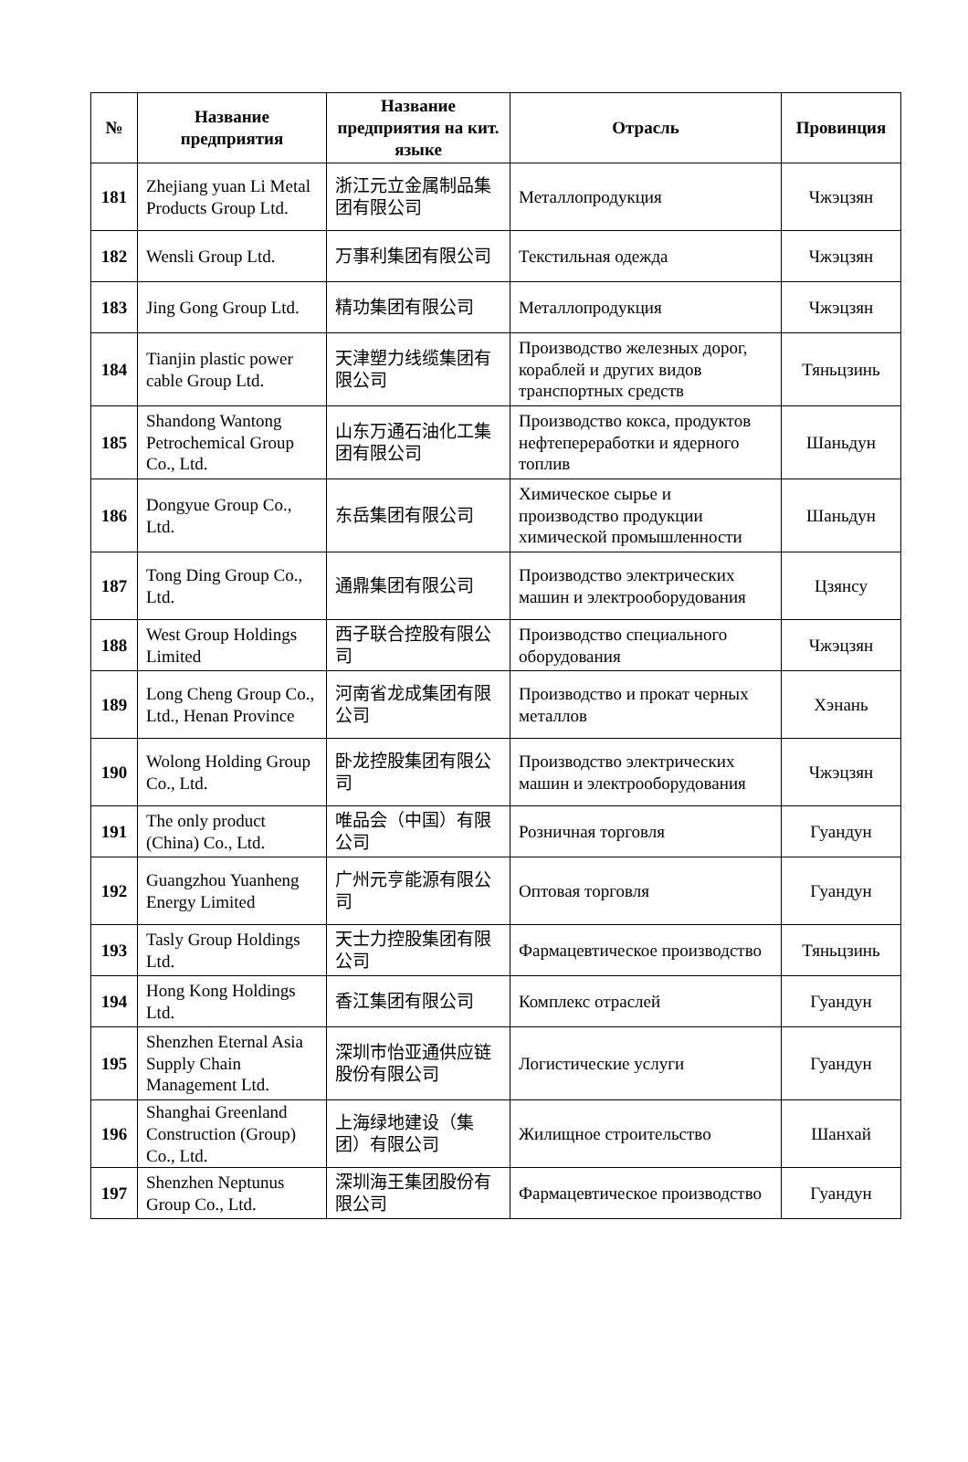| № | Название предприятия | Название предприятия на кит. языке | Отрасль | Провинция |
| --- | --- | --- | --- | --- |
| 181 | Zhejiang yuan Li Metal Products Group Ltd. | 浙江元立金属制品集团有限公司 | Металлопродукция | Чжэцзян |
| 182 | Wensli Group Ltd. | 万事利集团有限公司 | Текстильная одежда | Чжэцзян |
| 183 | Jing Gong Group Ltd. | 精功集团有限公司 | Металлопродукция | Чжэцзян |
| 184 | Tianjin plastic power cable Group Ltd. | 天津塑力线缆集团有限公司 | Производство железных дорог, кораблей и других видов транспортных средств | Тяньцзинь |
| 185 | Shandong Wantong Petrochemical Group Co., Ltd. | 山东万通石油化工集团有限公司 | Производство кокса, продуктов нефтепереработки и ядерного топлив | Шаньдун |
| 186 | Dongyue Group Co., Ltd. | 东岳集团有限公司 | Химическое сырье и производство продукции химической промышленности | Шаньдун |
| 187 | Tong Ding Group Co., Ltd. | 通鼎集团有限公司 | Производство электрических машин и электрооборудования | Цзянсу |
| 188 | West Group Holdings Limited | 西子联合控股有限公司 | Производство специального оборудования | Чжэцзян |
| 189 | Long Cheng Group Co., Ltd., Henan Province | 河南省龙成集团有限公司 | Производство и прокат черных металлов | Хэнань |
| 190 | Wolong Holding Group Co., Ltd. | 卧龙控股集团有限公司 | Производство электрических машин и электрооборудования | Чжэцзян |
| 191 | The only product (China) Co., Ltd. | 唯品会（中国）有限公司 | Розничная торговля | Гуандун |
| 192 | Guangzhou Yuanheng Energy Limited | 广州元亨能源有限公司 | Оптовая торговля | Гуандун |
| 193 | Tasly Group Holdings Ltd. | 天士力控股集团有限公司 | Фармацевтическое производство | Тяньцзинь |
| 194 | Hong Kong Holdings Ltd. | 香江集团有限公司 | Комплекс отраслей | Гуандун |
| 195 | Shenzhen Eternal Asia Supply Chain Management Ltd. | 深圳市怡亚通供应链股份有限公司 | Логистические услуги | Гуандун |
| 196 | Shanghai Greenland Construction (Group) Co., Ltd. | 上海绿地建设（集团）有限公司 | Жилищное строительство | Шанхай |
| 197 | Shenzhen Neptunus Group Co., Ltd. | 深圳海王集团股份有限公司 | Фармацевтическое производство | Гуандун |